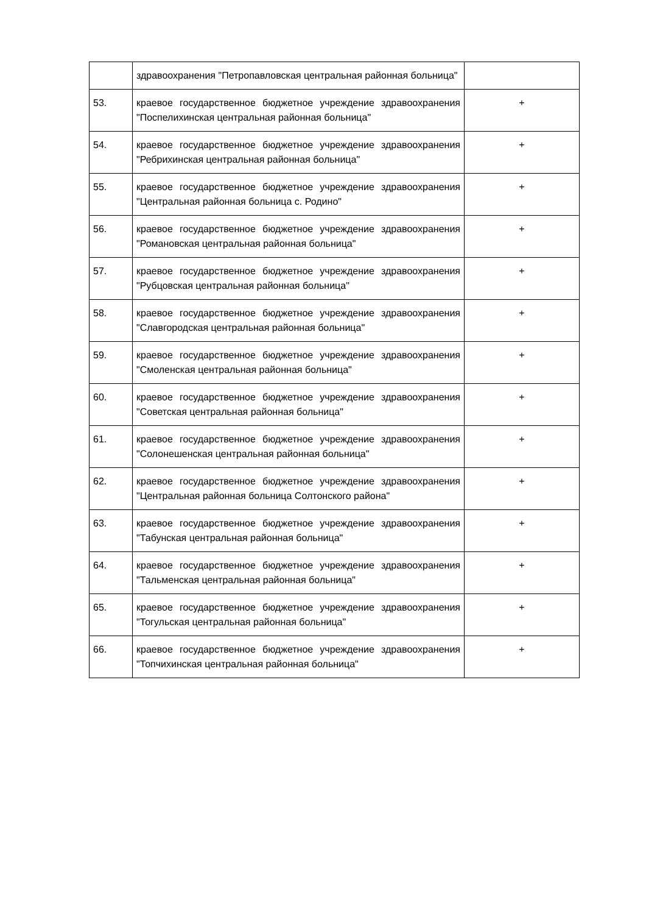| | здравоохранения "Петропавловская центральная районная больница" | |
| 53. | краевое государственное бюджетное учреждение здравоохранения "Поспелихинская центральная районная больница" | + |
| 54. | краевое государственное бюджетное учреждение здравоохранения "Ребрихинская центральная районная больница" | + |
| 55. | краевое государственное бюджетное учреждение здравоохранения "Центральная районная больница с. Родино" | + |
| 56. | краевое государственное бюджетное учреждение здравоохранения "Романовская центральная районная больница" | + |
| 57. | краевое государственное бюджетное учреждение здравоохранения "Рубцовская центральная районная больница" | + |
| 58. | краевое государственное бюджетное учреждение здравоохранения "Славгородская центральная районная больница" | + |
| 59. | краевое государственное бюджетное учреждение здравоохранения "Смоленская центральная районная больница" | + |
| 60. | краевое государственное бюджетное учреждение здравоохранения "Советская центральная районная больница" | + |
| 61. | краевое государственное бюджетное учреждение здравоохранения "Солонешенская центральная районная больница" | + |
| 62. | краевое государственное бюджетное учреждение здравоохранения "Центральная районная больница Солтонского района" | + |
| 63. | краевое государственное бюджетное учреждение здравоохранения "Табунская центральная районная больница" | + |
| 64. | краевое государственное бюджетное учреждение здравоохранения "Тальменская центральная районная больница" | + |
| 65. | краевое государственное бюджетное учреждение здравоохранения "Тогульская центральная районная больница" | + |
| 66. | краевое государственное бюджетное учреждение здравоохранения "Топчихинская центральная районная больница" | + |